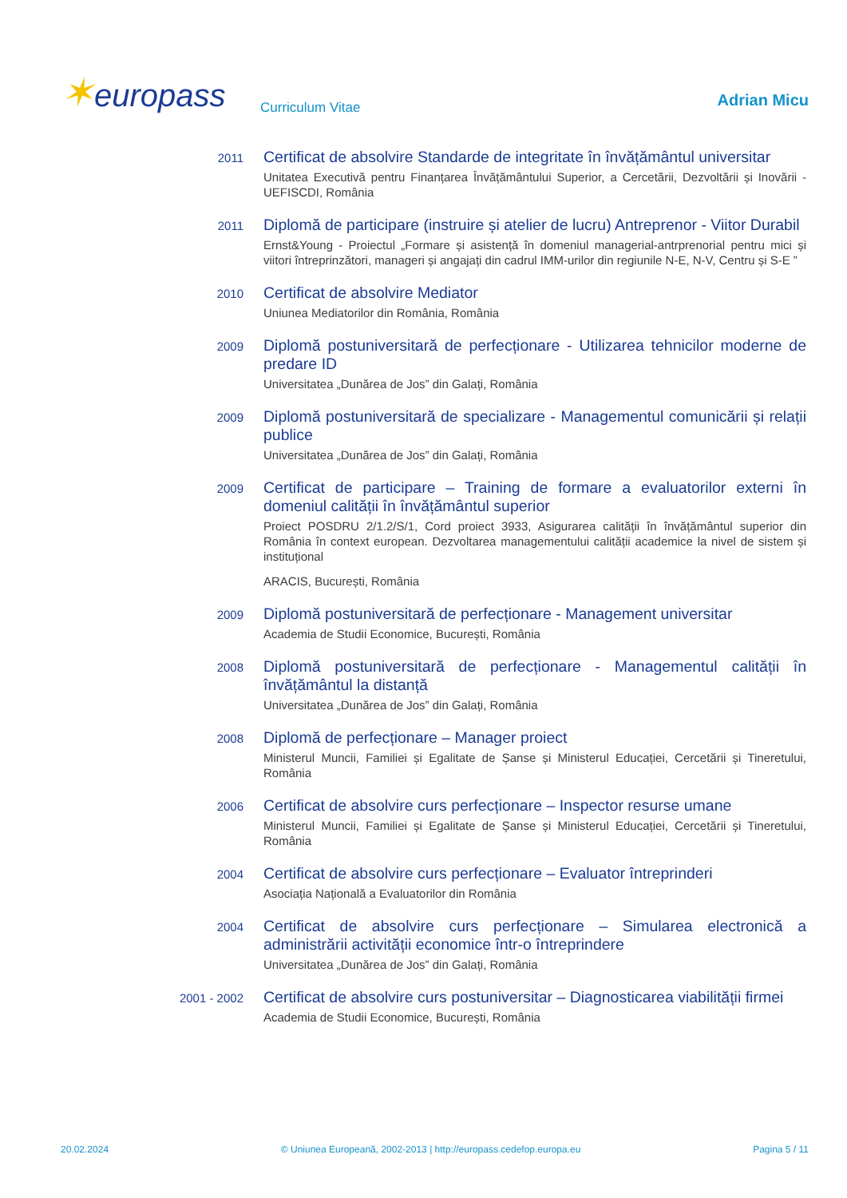✶europass
Curriculum Vitae
Adrian Micu
2011
Certificat de absolvire Standarde de integritate în învățământul universitar
Unitatea Executivă pentru Finanțarea Învățământului Superior, a Cercetării, Dezvoltării și Inovării - UEFISCDI, România
2011
Diplomă de participare (instruire și atelier de lucru) Antreprenor - Viitor Durabil
Ernst&Young - Proiectul „Formare și asistență în domeniul managerial-antrprenorial pentru mici și viitori întreprinzători, manageri și angajați din cadrul IMM-urilor din regiunile N-E, N-V, Centru și S-E ”
2010
Certificat de absolvire Mediator
Uniunea Mediatorilor din România, România
2009
Diplomă postuniversitară de perfecționare - Utilizarea tehnicilor moderne de predare ID
Universitatea „Dunărea de Jos” din Galați, România
2009
Diplomă postuniversitară de specializare - Managementul comunicării și relații publice
Universitatea „Dunărea de Jos” din Galați, România
2009
Certificat de participare – Training de formare a evaluatorilor externi în domeniul calității în învățământul superior
Proiect POSDRU 2/1.2/S/1, Cord proiect 3933, Asigurarea calității în învățământul superior din România în context european. Dezvoltarea managementului calității academice la nivel de sistem și instituțional
ARACIS, București, România
2009
Diplomă postuniversitară de perfecționare - Management universitar
Academia de Studii Economice, București, România
2008
Diplomă postuniversitară de perfecționare - Managementul calității în învățământul la distanță
Universitatea „Dunărea de Jos” din Galați, România
2008
Diplomă de perfecționare – Manager proiect
Ministerul Muncii, Familiei și Egalitate de Șanse și Ministerul Educației, Cercetării și Tineretului, România
2006
Certificat de absolvire curs perfecționare – Inspector resurse umane
Ministerul Muncii, Familiei și Egalitate de Șanse și Ministerul Educației, Cercetării și Tineretului, România
2004
Certificat de absolvire curs perfecționare – Evaluator întreprinderi
Asociația Națională a Evaluatorilor din România
2004
Certificat de absolvire curs perfecționare – Simularea electronică a administrării activității economice într-o întreprindere
Universitatea „Dunărea de Jos” din Galați, România
2001 - 2002
Certificat de absolvire curs postuniversitar – Diagnosticarea viabilității firmei
Academia de Studii Economice, București, România
20.02.2024 © Uniunea Europeană, 2002-2013 | http://europass.cedefop.europa.eu Pagina 5 / 11